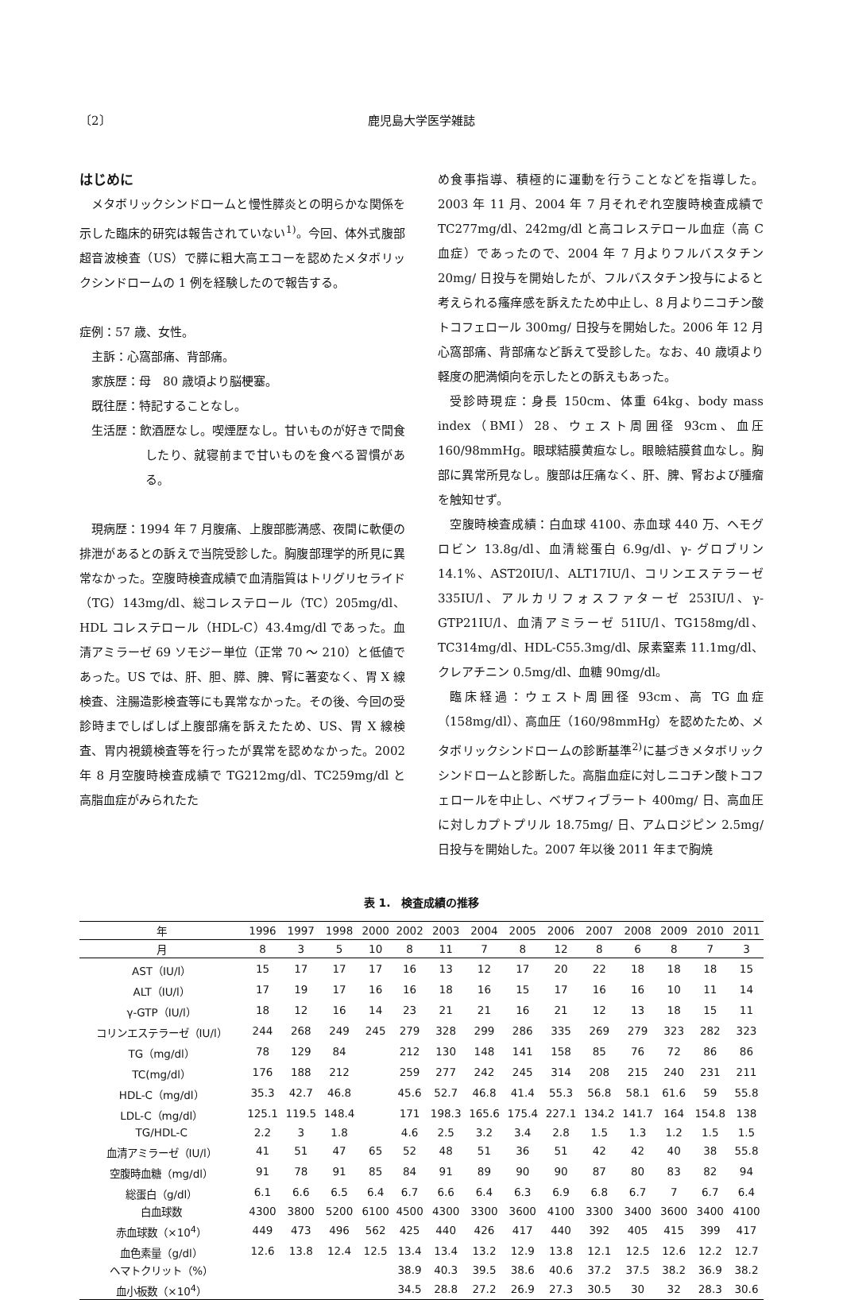〔2〕 鹿児島大学医学雑誌
はじめに
メタボリックシンドロームと慢性膵炎との明らかな関係を示した臨床的研究は報告されていない<sup>1)</sup>。今回、体外式腹部超音波検査（US）で膵に粗大高エコーを認めたメタボリックシンドロームの 1 例を経験したので報告する。
症例：57 歳、女性。
主訴：心窩部痛、背部痛。
家族歴：母　80 歳頃より脳梗塞。
既往歴：特記することなし。
生活歴：飲酒歴なし。喫煙歴なし。甘いものが好きで間食したり、就寝前まで甘いものを食べる習慣がある。
現病歴：1994 年 7 月腹痛、上腹部膨満感、夜間に軟便の排泄があるとの訴えで当院受診した。胸腹部理学的所見に異常なかった。空腹時検査成績で血清脂質はトリグリセライド（TG）143mg/dl、総コレステロール（TC）205mg/dl、HDL コレステロール（HDL-C）43.4mg/dl であった。血清アミラーゼ 69 ソモジー単位（正常 70 ～ 210）と低値であった。US では、肝、胆、膵、脾、腎に著変なく、胃 X 線検査、注腸造影検査等にも異常なかった。その後、今回の受診時までしばしば上腹部痛を訴えたため、US、胃 X 線検査、胃内視鏡検査等を行ったが異常を認めなかった。2002 年 8 月空腹時検査成績で TG212mg/dl、TC259mg/dl と高脂血症がみられたた
め食事指導、積極的に運動を行うことなどを指導した。2003 年 11 月、2004 年 7 月それぞれ空腹時検査成績で TC277mg/dl、242mg/dl と高コレステロール血症（高 C 血症）であったので、2004 年 7 月よりフルバスタチン 20mg/ 日投与を開始したが、フルバスタチン投与によると考えられる瘙痒感を訴えたため中止し、8 月よりニコチン酸トコフェロール 300mg/ 日投与を開始した。2006 年 12 月心窩部痛、背部痛など訴えて受診した。なお、40 歳頃より軽度の肥満傾向を示したとの訴えもあった。
受診時現症：身長 150cm、体重 64kg、body mass index（BMI）28、ウェスト周囲径 93cm、血圧 160/98mmHg。眼球結膜黄疸なし。眼瞼結膜貧血なし。胸部に異常所見なし。腹部は圧痛なく、肝、脾、腎および腫瘤を触知せず。
空腹時検査成績：白血球 4100、赤血球 440 万、ヘモグロビン 13.8g/dl、血清総蛋白 6.9g/dl、γ- グロブリン 14.1%、AST20IU/l、ALT17IU/l、コリンエステラーゼ 335IU/l、アルカリフォスファターゼ 253IU/l、γ-GTP21IU/l、血清アミラーゼ 51IU/l、TG158mg/dl、TC314mg/dl、HDL-C55.3mg/dl、尿素窒素 11.1mg/dl、クレアチニン 0.5mg/dl、血糖 90mg/dl。
臨床経過：ウェスト周囲径 93cm、高 TG 血症（158mg/dl）、高血圧（160/98mmHg）を認めたため、メタボリックシンドロームの診断基準<sup>2)</sup>に基づきメタボリックシンドロームと診断した。高脂血症に対しニコチン酸トコフェロールを中止し、ベザフィブラート 400mg/ 日、高血圧に対しカプトプリル 18.75mg/ 日、アムロジピン 2.5mg/ 日投与を開始した。2007 年以後 2011 年まで胸焼
表 1.　検査成績の推移
| 年 | 1996 | 1997 | 1998 | 2000 | 2002 | 2003 | 2004 | 2005 | 2006 | 2007 | 2008 | 2009 | 2010 | 2011 |
| --- | --- | --- | --- | --- | --- | --- | --- | --- | --- | --- | --- | --- | --- | --- |
| 月 | 8 | 3 | 5 | 10 | 8 | 11 | 7 | 8 | 12 | 8 | 6 | 8 | 7 | 3 |
| AST（IU/l） | 15 | 17 | 17 | 17 | 16 | 13 | 12 | 17 | 20 | 22 | 18 | 18 | 18 | 15 |
| ALT（IU/l） | 17 | 19 | 17 | 16 | 16 | 18 | 16 | 15 | 17 | 16 | 16 | 10 | 11 | 14 |
| γ-GTP（IU/l） | 18 | 12 | 16 | 14 | 23 | 21 | 21 | 16 | 21 | 12 | 13 | 18 | 15 | 11 |
| コリンエステラーゼ（IU/l） | 244 | 268 | 249 | 245 | 279 | 328 | 299 | 286 | 335 | 269 | 279 | 323 | 282 | 323 |
| TG（mg/dl） | 78 | 129 | 84 | | 212 | 130 | 148 | 141 | 158 | 85 | 76 | 72 | 86 | 86 |
| TC(mg/dl） | 176 | 188 | 212 | | 259 | 277 | 242 | 245 | 314 | 208 | 215 | 240 | 231 | 211 |
| HDL-C（mg/dl） | 35.3 | 42.7 | 46.8 | | 45.6 | 52.7 | 46.8 | 41.4 | 55.3 | 56.8 | 58.1 | 61.6 | 59 | 55.8 |
| LDL-C（mg/dl） | 125.1 | 119.5 | 148.4 | | 171 | 198.3 | 165.6 | 175.4 | 227.1 | 134.2 | 141.7 | 164 | 154.8 | 138 |
| TG/HDL-C | 2.2 | 3 | 1.8 | | 4.6 | 2.5 | 3.2 | 3.4 | 2.8 | 1.5 | 1.3 | 1.2 | 1.5 | 1.5 |
| 血清アミラーゼ（IU/l） | 41 | 51 | 47 | 65 | 52 | 48 | 51 | 36 | 51 | 42 | 42 | 40 | 38 | 55.8 |
| 空腹時血糖（mg/dl） | 91 | 78 | 91 | 85 | 84 | 91 | 89 | 90 | 90 | 87 | 80 | 83 | 82 | 94 |
| 総蛋白（g/dl） | 6.1 | 6.6 | 6.5 | 6.4 | 6.7 | 6.6 | 6.4 | 6.3 | 6.9 | 6.8 | 6.7 | 7 | 6.7 | 6.4 |
| 白血球数 | 4300 | 3800 | 5200 | 6100 | 4500 | 4300 | 3300 | 3600 | 4100 | 3300 | 3400 | 3600 | 3400 | 4100 |
| 赤血球数（×10<sup>4</sup>） | 449 | 473 | 496 | 562 | 425 | 440 | 426 | 417 | 440 | 392 | 405 | 415 | 399 | 417 |
| 血色素量（g/dl） | 12.6 | 13.8 | 12.4 | 12.5 | 13.4 | 13.4 | 13.2 | 12.9 | 13.8 | 12.1 | 12.5 | 12.6 | 12.2 | 12.7 |
| ヘマトクリット（%） | | | | | 38.9 | 40.3 | 39.5 | 38.6 | 40.6 | 37.2 | 37.5 | 38.2 | 36.9 | 38.2 |
| 血小板数（×10<sup>4</sup>） | | | | | 34.5 | 28.8 | 27.2 | 26.9 | 27.3 | 30.5 | 30 | 32 | 28.3 | 30.6 |